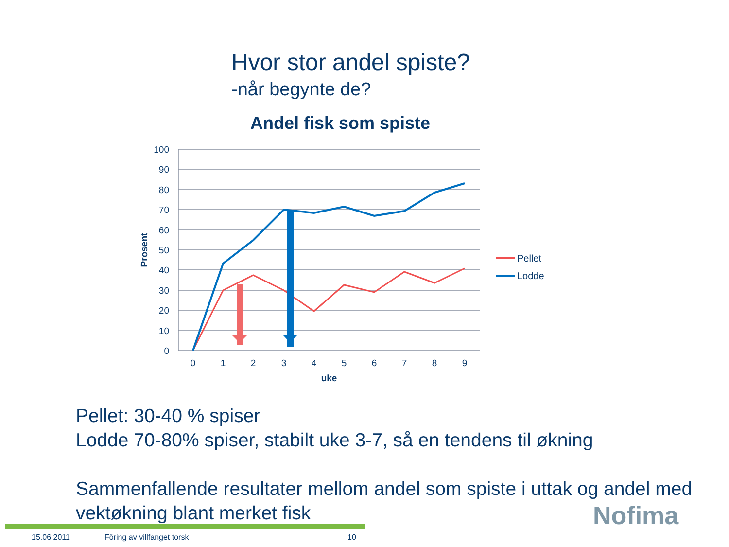Hvor stor andel spiste?
-når begynte de?
Andel fisk som spiste
100
90
80
70
60
50
40
30
20
10
0
0
1
2
3
4
5
6
7
8
9
uke
Prosent
Pellet
Lodde
Pellet: 30-40 % spiser
Lodde 70-80% spiser, stabilt uke 3-7, så en tendens til økning
Sammenfallende resultater mellom andel som spiste i uttak og andel med
vektøkning blant merket fisk
15.06.2011 Fôring av villfanget torsk 10
Nofima